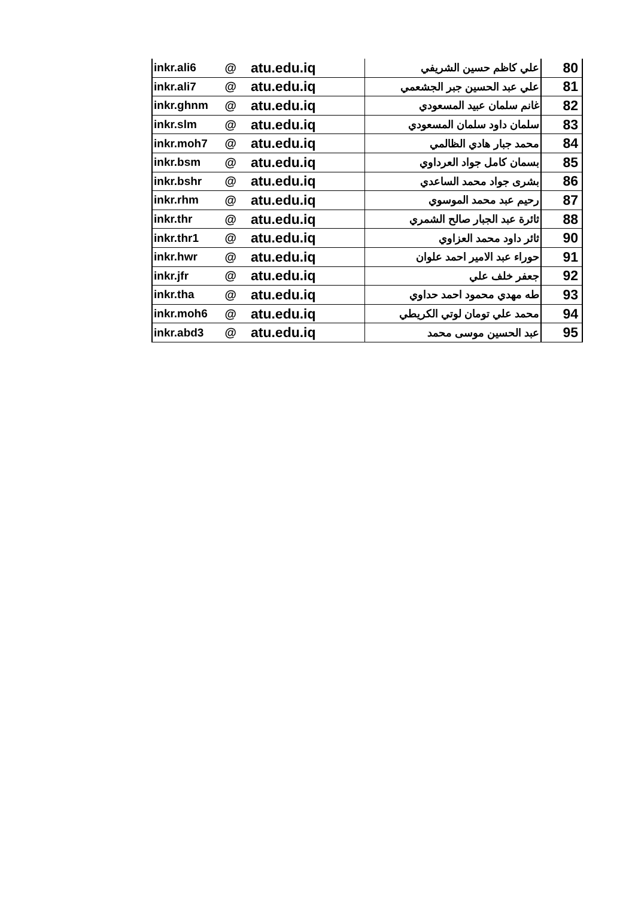| inkr.ali6 | @ | atu.edu.iq | علي كاظم حسين الشريفي | 80 |
| inkr.ali7 | @ | atu.edu.iq | علي عبد الحسين جبر الجشعمي | 81 |
| inkr.ghnm | @ | atu.edu.iq | غانم سلمان عبيد المسعودي | 82 |
| inkr.slm | @ | atu.edu.iq | سلمان داود سلمان المسعودي | 83 |
| inkr.moh7 | @ | atu.edu.iq | محمد جبار هادي الظالمي | 84 |
| inkr.bsm | @ | atu.edu.iq | بسمان كامل جواد العرداوي | 85 |
| inkr.bshr | @ | atu.edu.iq | بشرى جواد محمد الساعدي | 86 |
| inkr.rhm | @ | atu.edu.iq | رحيم عبد محمد الموسوي | 87 |
| inkr.thr | @ | atu.edu.iq | ثائرة عبد الجبار صالح الشمري | 88 |
| inkr.thr1 | @ | atu.edu.iq | ثائر داود محمد العزاوي | 90 |
| inkr.hwr | @ | atu.edu.iq | حوراء عبد الامير احمد علوان | 91 |
| inkr.jfr | @ | atu.edu.iq | جعفر خلف علي | 92 |
| inkr.tha | @ | atu.edu.iq | طه مهدي محمود احمد حداوي | 93 |
| inkr.moh6 | @ | atu.edu.iq | محمد علي تومان لوتي الكريطي | 94 |
| inkr.abd3 | @ | atu.edu.iq | عبد الحسين موسى محمد | 95 |